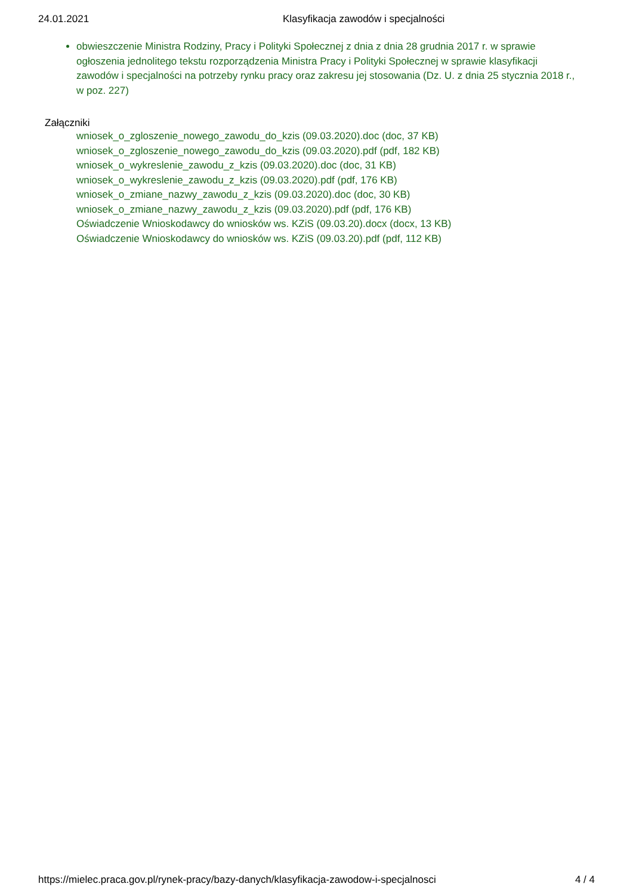24.01.2021 Klasyfikacja zawodów i specjalności
obwieszczenie Ministra Rodziny, Pracy i Polityki Społecznej z dnia z dnia 28 grudnia 2017 r. w sprawie ogłoszenia jednolitego tekstu rozporządzenia Ministra Pracy i Polityki Społecznej w sprawie klasyfikacji zawodów i specjalności na potrzeby rynku pracy oraz zakresu jej stosowania (Dz. U. z dnia 25 stycznia 2018 r., w poz. 227)
Załączniki
wniosek_o_zgloszenie_nowego_zawodu_do_kzis (09.03.2020).doc (doc, 37 KB)
wniosek_o_zgloszenie_nowego_zawodu_do_kzis (09.03.2020).pdf (pdf, 182 KB)
wniosek_o_wykreslenie_zawodu_z_kzis (09.03.2020).doc (doc, 31 KB)
wniosek_o_wykreslenie_zawodu_z_kzis (09.03.2020).pdf (pdf, 176 KB)
wniosek_o_zmiane_nazwy_zawodu_z_kzis (09.03.2020).doc (doc, 30 KB)
wniosek_o_zmiane_nazwy_zawodu_z_kzis (09.03.2020).pdf (pdf, 176 KB)
Oświadczenie Wnioskodawcy do wniosków ws. KZiS (09.03.20).docx (docx, 13 KB)
Oświadczenie Wnioskodawcy do wniosków ws. KZiS (09.03.20).pdf (pdf, 112 KB)
https://mielec.praca.gov.pl/rynek-pracy/bazy-danych/klasyfikacja-zawodow-i-specjalnosci 4 / 4